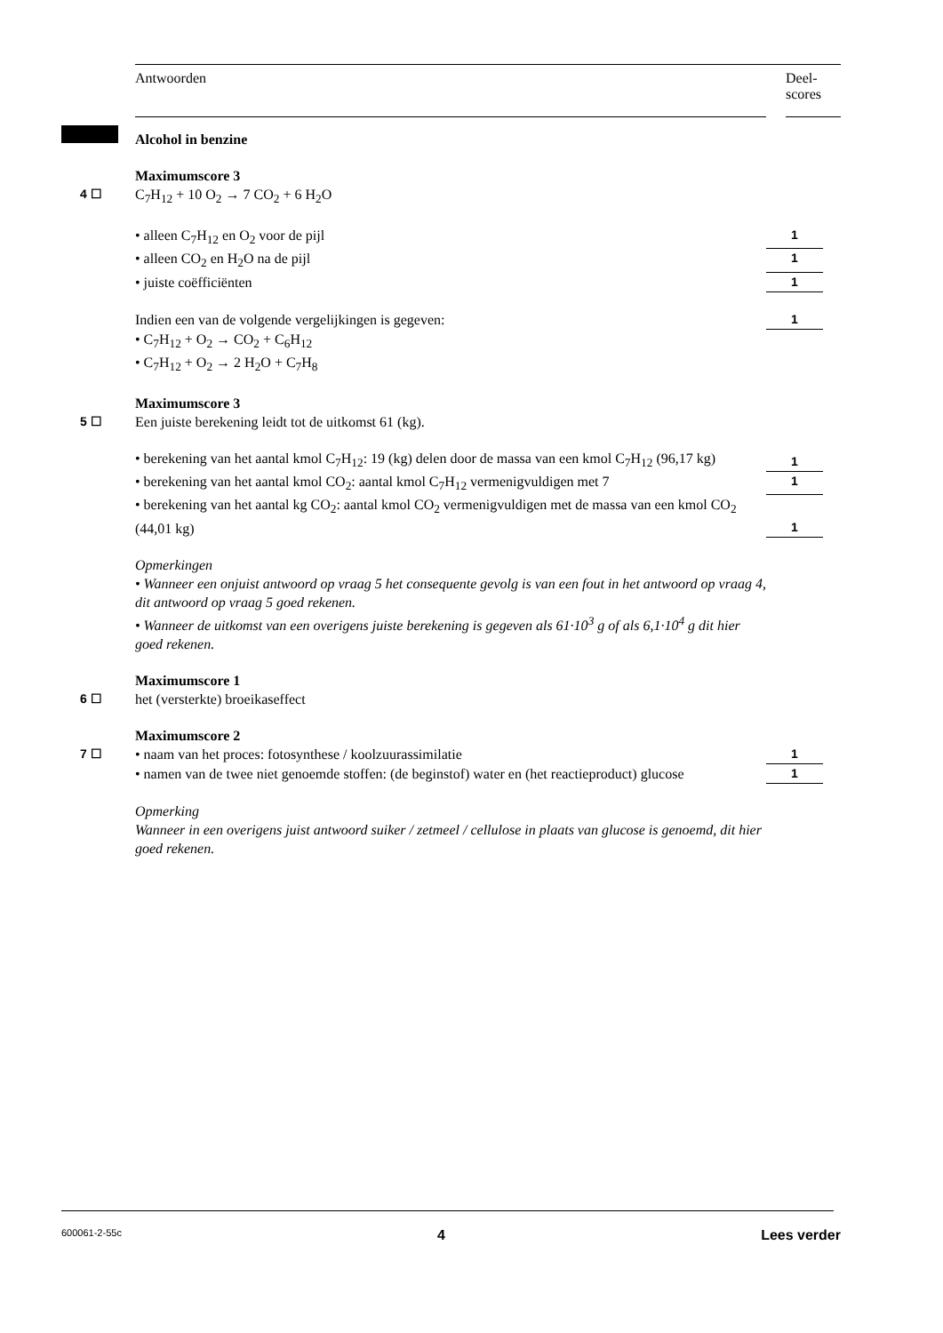Antwoorden Deel-
scores
Alcohol in benzine
Maximumscore 3
4 ☐ C<sub>7</sub>H<sub>12</sub> + 10 O<sub>2</sub> → 7 CO<sub>2</sub> + 6 H<sub>2</sub>O
• alleen C<sub>7</sub>H<sub>12</sub> en O<sub>2</sub> voor de pijl 1
• alleen CO<sub>2</sub> en H<sub>2</sub>O na de pijl 1
• juiste coëfficiënten 1
Indien een van de volgende vergelijkingen is gegeven: 1
• C<sub>7</sub>H<sub>12</sub> + O<sub>2</sub> → CO<sub>2</sub> + C<sub>6</sub>H<sub>12</sub>
• C<sub>7</sub>H<sub>12</sub> + O<sub>2</sub> → 2 H<sub>2</sub>O + C<sub>7</sub>H<sub>8</sub>
Maximumscore 3
5 ☐ Een juiste berekening leidt tot de uitkomst 61 (kg).
• berekening van het aantal kmol C<sub>7</sub>H<sub>12</sub>: 19 (kg) delen door de massa van een kmol C<sub>7</sub>H<sub>12</sub> (96,17 kg)
1
• berekening van het aantal kmol CO<sub>2</sub>: aantal kmol C<sub>7</sub>H<sub>12</sub> vermenigvuldigen met 7
1
• berekening van het aantal kg CO<sub>2</sub>: aantal kmol CO<sub>2</sub> vermenigvuldigen met de massa van een kmol CO<sub>2</sub> (44,01 kg)
1
Opmerkingen
• Wanneer een onjuist antwoord op vraag 5 het consequente gevolg is van een fout in het antwoord op vraag 4, dit antwoord op vraag 5 goed rekenen.
• Wanneer de uitkomst van een overigens juiste berekening is gegeven als 61·10<sup>3</sup> g of als 6,1·10<sup>4</sup> g dit hier goed rekenen.
Maximumscore 1
6 ☐ het (versterkte) broeikaseffect
Maximumscore 2
7 ☐ • naam van het proces: fotosynthese / koolzuurassimilatie 1
• namen van de twee niet genoemde stoffen: (de beginstof) water en (het reactieproduct) glucose
1
Opmerking
Wanneer in een overigens juist antwoord suiker / zetmeel / cellulose in plaats van glucose is genoemd, dit hier goed rekenen.
600061-2-55c 4 Lees verder